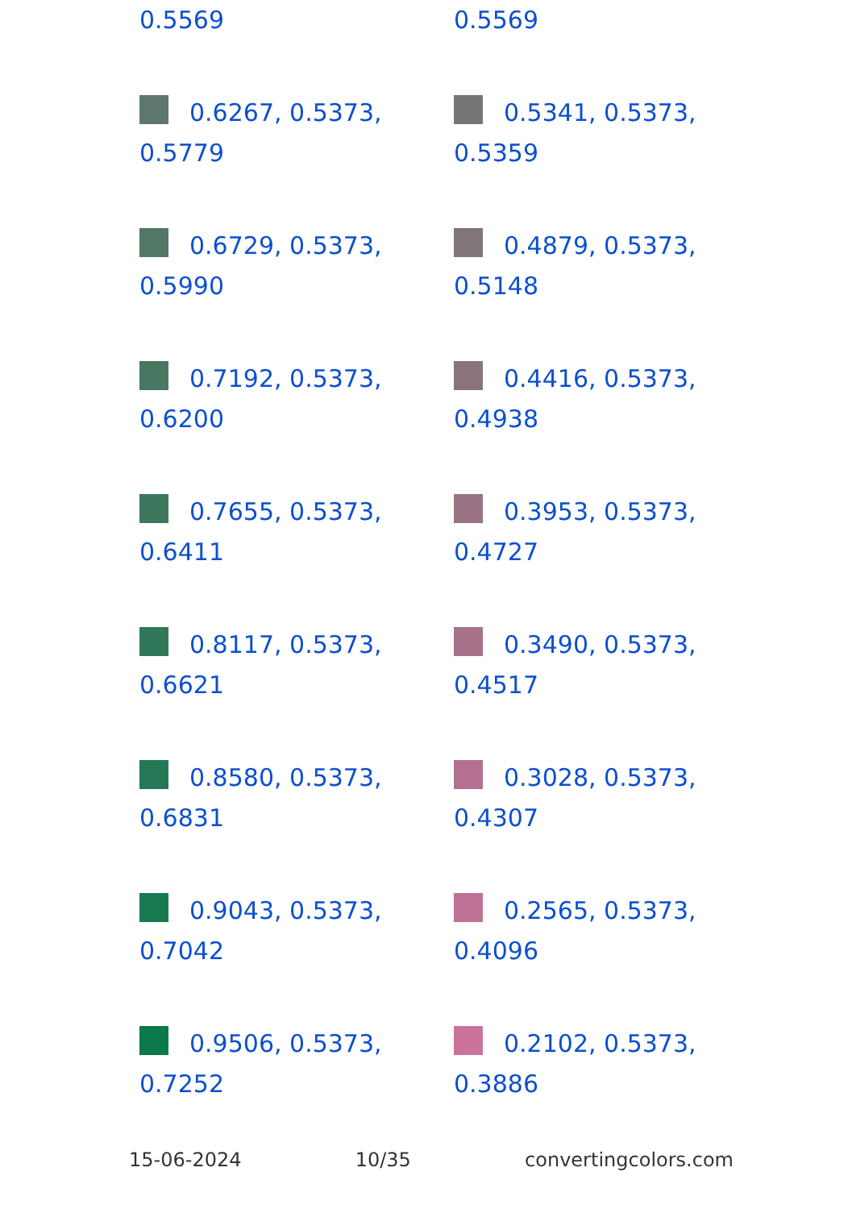0.5569
0.5569
0.6267, 0.5373,
0.5779
0.5341, 0.5373,
0.5359
0.6729, 0.5373,
0.5990
0.4879, 0.5373,
0.5148
0.7192, 0.5373,
0.6200
0.4416, 0.5373,
0.4938
0.7655, 0.5373,
0.6411
0.3953, 0.5373,
0.4727
0.8117, 0.5373,
0.6621
0.3490, 0.5373,
0.4517
0.8580, 0.5373,
0.6831
0.3028, 0.5373,
0.4307
0.9043, 0.5373,
0.7042
0.2565, 0.5373,
0.4096
0.9506, 0.5373,
0.7252
0.2102, 0.5373,
0.3886
15-06-2024 10/35 convertingcolors.com